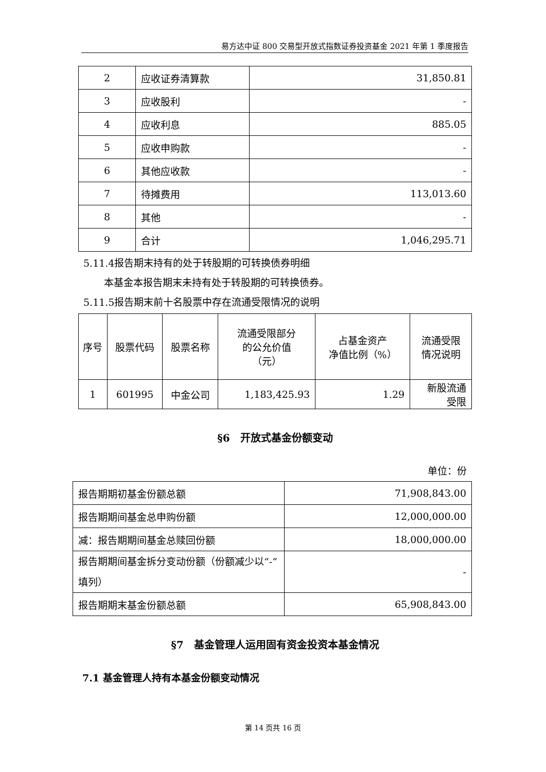易方达中证 800 交易型开放式指数证券投资基金 2021 年第 1 季度报告
| 2 | 应收证券清算款 | 31,850.81 |
| 3 | 应收股利 | - |
| 4 | 应收利息 | 885.05 |
| 5 | 应收申购款 | - |
| 6 | 其他应收款 | - |
| 7 | 待摊费用 | 113,013.60 |
| 8 | 其他 | - |
| 9 | 合计 | 1,046,295.71 |
5.11.4报告期末持有的处于转股期的可转换债券明细
本基金本报告期末未持有处于转股期的可转换债券。
5.11.5报告期末前十名股票中存在流通受限情况的说明
| 序号 | 股票代码 | 股票名称 | 流通受限部分 的公允价值 （元） | 占基金资产 净值比例（%） | 流通受限 情况说明 |
| --- | --- | --- | --- | --- | --- |
| 1 | 601995 | 中金公司 | 1,183,425.93 | 1.29 | 新股流通 受限 |
§6　开放式基金份额变动
单位：份
| 报告期期初基金份额总额 | 71,908,843.00 |
| 报告期期间基金总申购份额 | 12,000,000.00 |
| 减：报告期期间基金总赎回份额 | 18,000,000.00 |
| 报告期期间基金拆分变动份额（份额减少以“-”填列） | - |
| 报告期期末基金份额总额 | 65,908,843.00 |
§7　基金管理人运用固有资金投资本基金情况
7.1 基金管理人持有本基金份额变动情况
第 14 页共 16 页